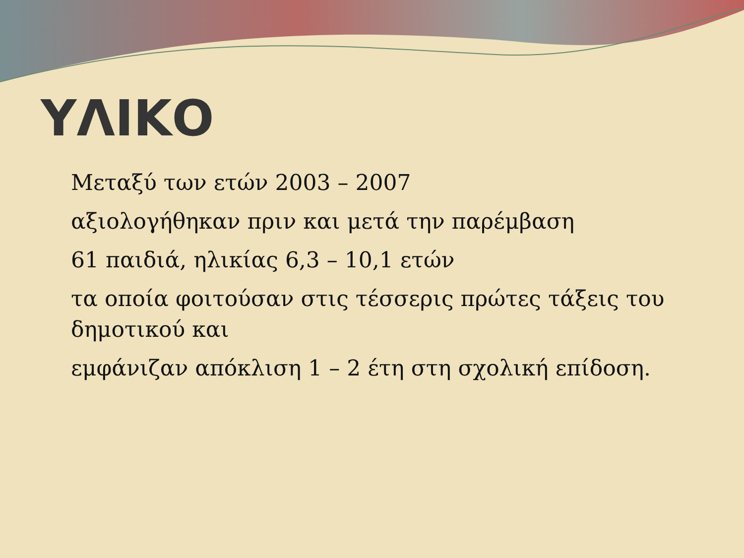ΥΛΙΚΟ
Μεταξύ των ετών 2003 – 2007
αξιολογήθηκαν πριν και μετά την παρέμβαση
61 παιδιά, ηλικίας 6,3 – 10,1 ετών
τα οποία φοιτούσαν στις τέσσερις πρώτες τάξεις του δημοτικού και
εμφάνιζαν απόκλιση 1 – 2 έτη στη σχολική επίδοση.